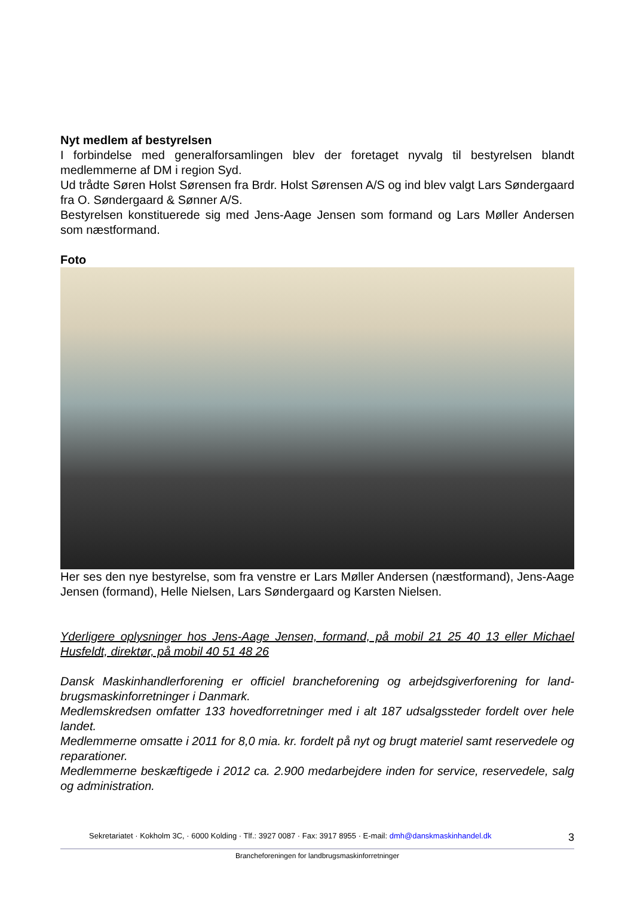Nyt medlem af bestyrelsen
I forbindelse med generalforsamlingen blev der foretaget nyvalg til bestyrelsen blandt medlemmerne af DM i region Syd.
Ud trådte Søren Holst Sørensen fra Brdr. Holst Sørensen A/S og ind blev valgt Lars Søn­dergaard fra O. Søndergaard & Sønner A/S.
Bestyrelsen konstituerede sig med Jens-Aage Jensen som formand og Lars Møller Ander­sen som næstformand.
Foto
Her ses den nye bestyrelse, som fra venstre er Lars Møller Andersen (næstformand), Jens-Aage Jensen (formand), Helle Nielsen, Lars Søndergaard og Karsten Nielsen.
Yderligere oplysninger hos Jens-Aage Jensen, formand, på mobil 21 25 40 13 eller Mi­chael Husfeldt, direktør, på mobil 40 51 48 26
Dansk Maskinhandlerforening er officiel brancheforening og arbejdsgiverforening for land­brugsmaskinforretninger i Danmark.
Medlemskredsen omfatter 133 hovedforretninger med i alt 187 udsalgssteder fordelt over hele landet.
Medlemmerne omsatte i 2011 for 8,0 mia. kr. fordelt på nyt og brugt materiel samt reser­vedele og reparationer.
Medlemmerne beskæftigede i 2012 ca. 2.900 medarbejdere inden for service, reservede­le, salg og administration.
Sekretariatet · Kokholm 3C, · 6000 Kolding · Tlf.: 3927 0087 · Fax: 3917 8955 · E-mail: dmh@danskmaskinhandel.dk 3
Brancheforeningen for landbrugsmaskinforretninger